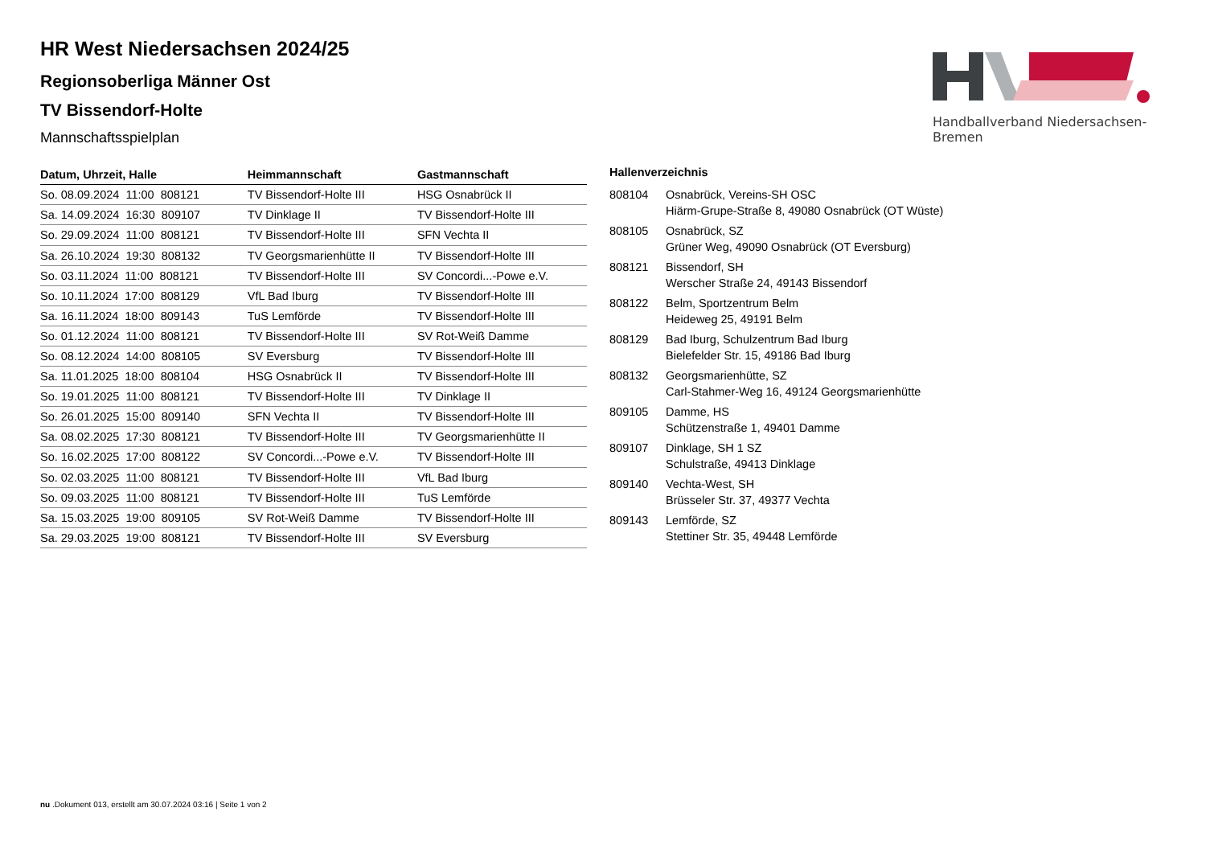Handballverband Niedersachsen-Bremen
HR West Niedersachsen 2024/25
Regionsoberliga Männer Ost
TV Bissendorf-Holte
Mannschaftsspielplan
| Datum, Uhrzeit, Halle | Heimmannschaft | Gastmannschaft |
| --- | --- | --- |
| So. 08.09.2024 11:00 808121 | TV Bissendorf-Holte III | HSG Osnabrück II |
| Sa. 14.09.2024 16:30 809107 | TV Dinklage II | TV Bissendorf-Holte III |
| So. 29.09.2024 11:00 808121 | TV Bissendorf-Holte III | SFN Vechta II |
| Sa. 26.10.2024 19:30 808132 | TV Georgsmarienhütte II | TV Bissendorf-Holte III |
| So. 03.11.2024 11:00 808121 | TV Bissendorf-Holte III | SV Concordi...-Powe e.V. |
| So. 10.11.2024 17:00 808129 | VfL Bad Iburg | TV Bissendorf-Holte III |
| Sa. 16.11.2024 18:00 809143 | TuS Lemförde | TV Bissendorf-Holte III |
| So. 01.12.2024 11:00 808121 | TV Bissendorf-Holte III | SV Rot-Weiß Damme |
| So. 08.12.2024 14:00 808105 | SV Eversburg | TV Bissendorf-Holte III |
| Sa. 11.01.2025 18:00 808104 | HSG Osnabrück II | TV Bissendorf-Holte III |
| So. 19.01.2025 11:00 808121 | TV Bissendorf-Holte III | TV Dinklage II |
| So. 26.01.2025 15:00 809140 | SFN Vechta II | TV Bissendorf-Holte III |
| Sa. 08.02.2025 17:30 808121 | TV Bissendorf-Holte III | TV Georgsmarienhütte II |
| So. 16.02.2025 17:00 808122 | SV Concordi...-Powe e.V. | TV Bissendorf-Holte III |
| So. 02.03.2025 11:00 808121 | TV Bissendorf-Holte III | VfL Bad Iburg |
| So. 09.03.2025 11:00 808121 | TV Bissendorf-Holte III | TuS Lemförde |
| Sa. 15.03.2025 19:00 809105 | SV Rot-Weiß Damme | TV Bissendorf-Holte III |
| Sa. 29.03.2025 19:00 808121 | TV Bissendorf-Holte III | SV Eversburg |
| Hallenverzeichnis | |
| --- | --- |
| 808104 | Osnabrück, Vereins-SH OSC Hiärm-Grupe-Straße 8, 49080 Osnabrück (OT Wüste) |
| 808105 | Osnabrück, SZ Grüner Weg, 49090 Osnabrück (OT Eversburg) |
| 808121 | Bissendorf, SH Werscher Straße 24, 49143 Bissendorf |
| 808122 | Belm, Sportzentrum Belm Heideweg 25, 49191 Belm |
| 808129 | Bad Iburg, Schulzentrum Bad Iburg Bielefelder Str. 15, 49186 Bad Iburg |
| 808132 | Georgsmarienhütte, SZ Carl-Stahmer-Weg 16, 49124 Georgsmarienhütte |
| 809105 | Damme, HS Schützenstraße 1, 49401 Damme |
| 809107 | Dinklage, SH 1 SZ Schulstraße, 49413 Dinklage |
| 809140 | Vechta-West, SH Brüsseler Str. 37, 49377 Vechta |
| 809143 | Lemförde, SZ Stettiner Str. 35, 49448 Lemförde |
nu .Dokument 013, erstellt am 30.07.2024 03:16 | Seite 1 von 2